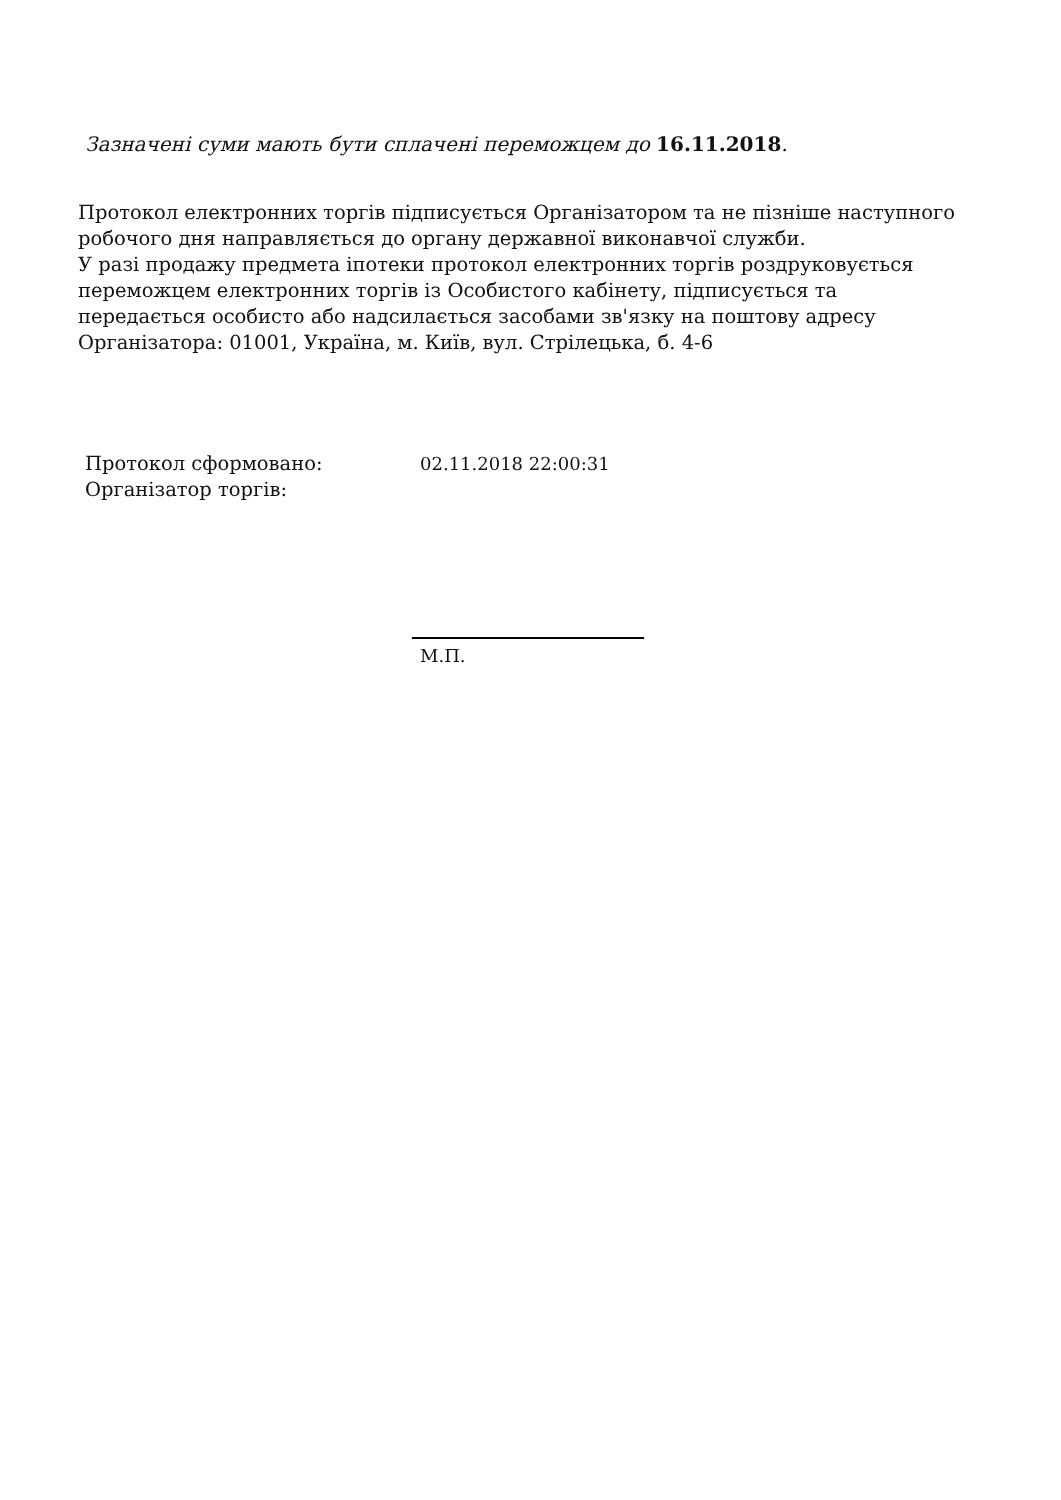Зазначені суми мають бути сплачені переможцем до 16.11.2018.
Протокол електронних торгів підписується Організатором та не пізніше наступного робочого дня направляється до органу державної виконавчої служби.
У разі продажу предмета іпотеки протокол електронних торгів роздруковується переможцем електронних торгів із Особистого кабінету, підписується та передається особисто або надсилається засобами зв'язку на поштову адресу Організатора: 01001, Україна, м. Київ, вул. Стрілецька, б. 4-6
Протокол сформовано: 02.11.2018 22:00:31
Організатор торгів:
М.П.